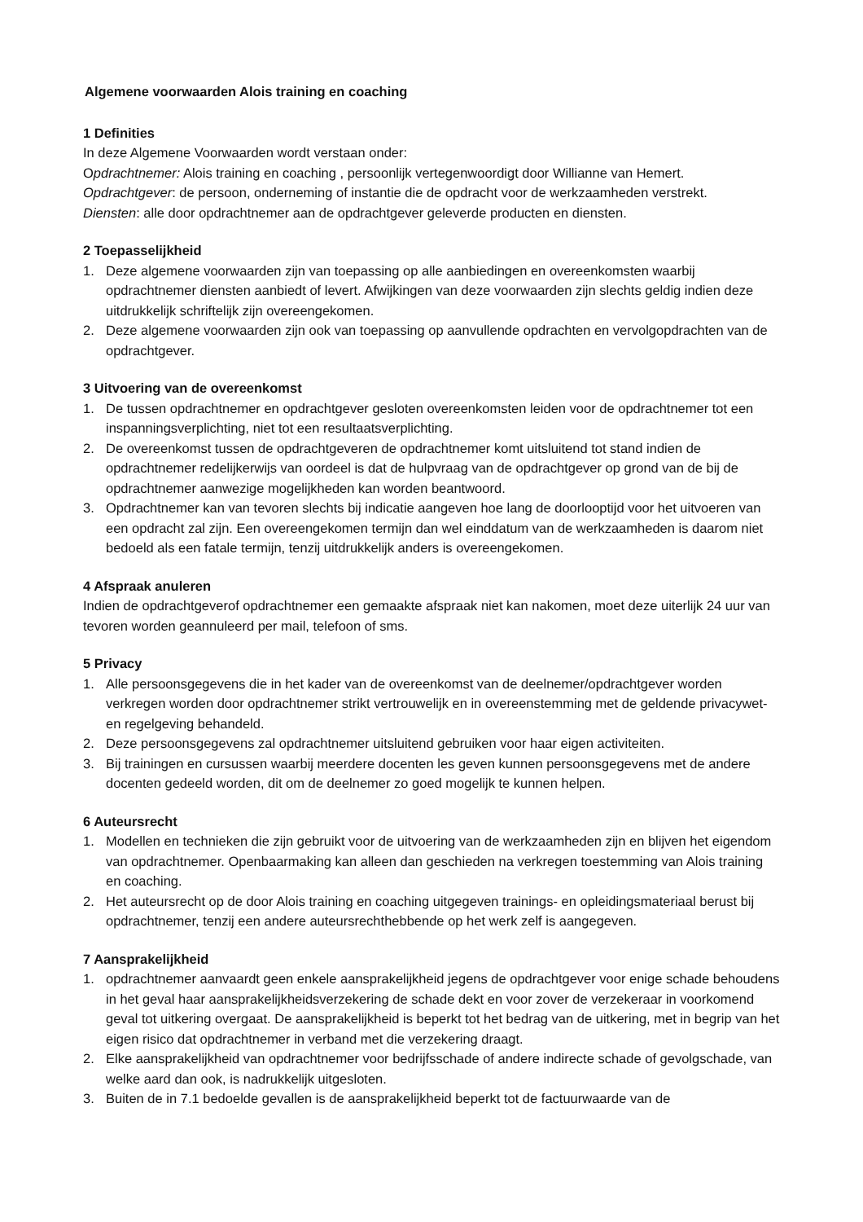Algemene voorwaarden Alois training en coaching
1 Definities
In deze Algemene Voorwaarden wordt verstaan onder:
Opdrachtnemer: Alois training en coaching , persoonlijk vertegenwoordigt door Willianne van Hemert.
Opdrachtgever: de persoon, onderneming of instantie die de opdracht voor de werkzaamheden verstrekt.
Diensten: alle door opdrachtnemer aan de opdrachtgever geleverde producten en diensten.
2 Toepasselijkheid
1. Deze algemene voorwaarden zijn van toepassing op alle aanbiedingen en overeenkomsten waarbij opdrachtnemer diensten aanbiedt of levert. Afwijkingen van deze voorwaarden zijn slechts geldig indien deze uitdrukkelijk schriftelijk zijn overeengekomen.
2. Deze algemene voorwaarden zijn ook van toepassing op aanvullende opdrachten en vervolgopdrachten van de opdrachtgever.
3 Uitvoering van de overeenkomst
1. De tussen opdrachtnemer en opdrachtgever gesloten overeenkomsten leiden voor de opdrachtnemer tot een inspanningsverplichting, niet tot een resultaatsverplichting.
2. De overeenkomst tussen de opdrachtgeveren de opdrachtnemer komt uitsluitend tot stand indien de opdrachtnemer redelijkerwijs van oordeel is dat de hulpvraag van de opdrachtgever op grond van de bij de opdrachtnemer aanwezige mogelijkheden kan worden beantwoord.
3. Opdrachtnemer kan van tevoren slechts bij indicatie aangeven hoe lang de doorlooptijd voor het uitvoeren van een opdracht zal zijn. Een overeengekomen termijn dan wel einddatum van de werkzaamheden is daarom niet bedoeld als een fatale termijn, tenzij uitdrukkelijk anders is overeengekomen.
4 Afspraak anuleren
Indien de opdrachtgeverof opdrachtnemer een gemaakte afspraak niet kan nakomen, moet deze uiterlijk 24 uur van tevoren worden geannuleerd per mail, telefoon of sms.
5 Privacy
1. Alle persoonsgegevens die in het kader van de overeenkomst van de deelnemer/opdrachtgever worden verkregen worden door opdrachtnemer strikt vertrouwelijk en in overeenstemming met de geldende privacywet- en regelgeving behandeld.
2. Deze persoonsgegevens zal opdrachtnemer uitsluitend gebruiken voor haar eigen activiteiten.
3. Bij trainingen en cursussen waarbij meerdere docenten les geven kunnen persoonsgegevens met de andere docenten gedeeld worden, dit om de deelnemer zo goed mogelijk te kunnen helpen.
6 Auteursrecht
1. Modellen en technieken die zijn gebruikt voor de uitvoering van de werkzaamheden zijn en blijven het eigendom van opdrachtnemer. Openbaarmaking kan alleen dan geschieden na verkregen toestemming van Alois training en coaching.
2. Het auteursrecht op de door Alois training en coaching uitgegeven trainings- en opleidingsmateriaal berust bij opdrachtnemer, tenzij een andere auteursrechthebbende op het werk zelf is aangegeven.
7 Aansprakelijkheid
1. opdrachtnemer aanvaardt geen enkele aansprakelijkheid jegens de opdrachtgever voor enige schade behoudens in het geval haar aansprakelijkheidsverzekering de schade dekt en voor zover de verzekeraar in voorkomend geval tot uitkering overgaat. De aansprakelijkheid is beperkt tot het bedrag van de uitkering, met in begrip van het eigen risico dat opdrachtnemer in verband met die verzekering draagt.
2. Elke aansprakelijkheid van opdrachtnemer voor bedrijfsschade of andere indirecte schade of gevolgschade, van welke aard dan ook, is nadrukkelijk uitgesloten.
3. Buiten de in 7.1 bedoelde gevallen is de aansprakelijkheid beperkt tot de factuurwaarde van de